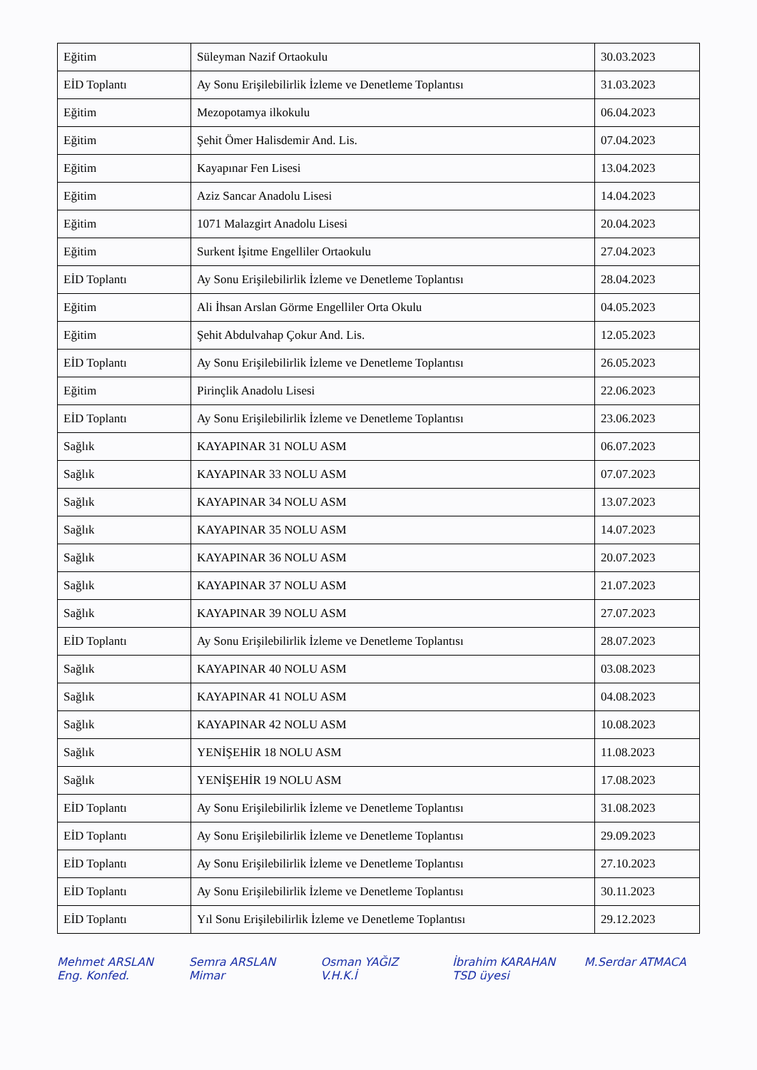| Eğitim | Süleyman Nazif Ortaokulu | 30.03.2023 |
| EİD Toplantı | Ay Sonu Erişilebilirlik İzleme ve Denetleme Toplantısı | 31.03.2023 |
| Eğitim | Mezopotamya ilkokulu | 06.04.2023 |
| Eğitim | Şehit Ömer Halisdemir And. Lis. | 07.04.2023 |
| Eğitim | Kayapınar Fen Lisesi | 13.04.2023 |
| Eğitim | Aziz Sancar Anadolu Lisesi | 14.04.2023 |
| Eğitim | 1071 Malazgirt Anadolu Lisesi | 20.04.2023 |
| Eğitim | Surkent İşitme Engelliler Ortaokulu | 27.04.2023 |
| EİD Toplantı | Ay Sonu Erişilebilirlik İzleme ve Denetleme Toplantısı | 28.04.2023 |
| Eğitim | Ali İhsan Arslan Görme Engelliler Orta Okulu | 04.05.2023 |
| Eğitim | Şehit Abdulvahap Çokur And. Lis. | 12.05.2023 |
| EİD Toplantı | Ay Sonu Erişilebilirlik İzleme ve Denetleme Toplantısı | 26.05.2023 |
| Eğitim | Pirinçlik Anadolu Lisesi | 22.06.2023 |
| EİD Toplantı | Ay Sonu Erişilebilirlik İzleme ve Denetleme Toplantısı | 23.06.2023 |
| Sağlık | KAYAPINAR 31 NOLU ASM | 06.07.2023 |
| Sağlık | KAYAPINAR 33 NOLU ASM | 07.07.2023 |
| Sağlık | KAYAPINAR 34 NOLU ASM | 13.07.2023 |
| Sağlık | KAYAPINAR 35 NOLU ASM | 14.07.2023 |
| Sağlık | KAYAPINAR 36 NOLU ASM | 20.07.2023 |
| Sağlık | KAYAPINAR 37 NOLU ASM | 21.07.2023 |
| Sağlık | KAYAPINAR 39 NOLU ASM | 27.07.2023 |
| EİD Toplantı | Ay Sonu Erişilebilirlik İzleme ve Denetleme Toplantısı | 28.07.2023 |
| Sağlık | KAYAPINAR 40 NOLU ASM | 03.08.2023 |
| Sağlık | KAYAPINAR 41 NOLU ASM | 04.08.2023 |
| Sağlık | KAYAPINAR 42 NOLU ASM | 10.08.2023 |
| Sağlık | YENİŞEHİR 18 NOLU ASM | 11.08.2023 |
| Sağlık | YENİŞEHİR 19 NOLU ASM | 17.08.2023 |
| EİD Toplantı | Ay Sonu Erişilebilirlik İzleme ve Denetleme Toplantısı | 31.08.2023 |
| EİD Toplantı | Ay Sonu Erişilebilirlik İzleme ve Denetleme Toplantısı | 29.09.2023 |
| EİD Toplantı | Ay Sonu Erişilebilirlik İzleme ve Denetleme Toplantısı | 27.10.2023 |
| EİD Toplantı | Ay Sonu Erişilebilirlik İzleme ve Denetleme Toplantısı | 30.11.2023 |
| EİD Toplantı | Yıl Sonu Erişilebilirlik İzleme ve Denetleme Toplantısı | 29.12.2023 |
Mehmet ARSLAN
Eng. Konfed.
Semra ARSLAN
Mimar
Osman YAĞIZ
V.H.K.İ
İbrahim KARAHAN
TSD üyesi
M.Serdar ATMACA